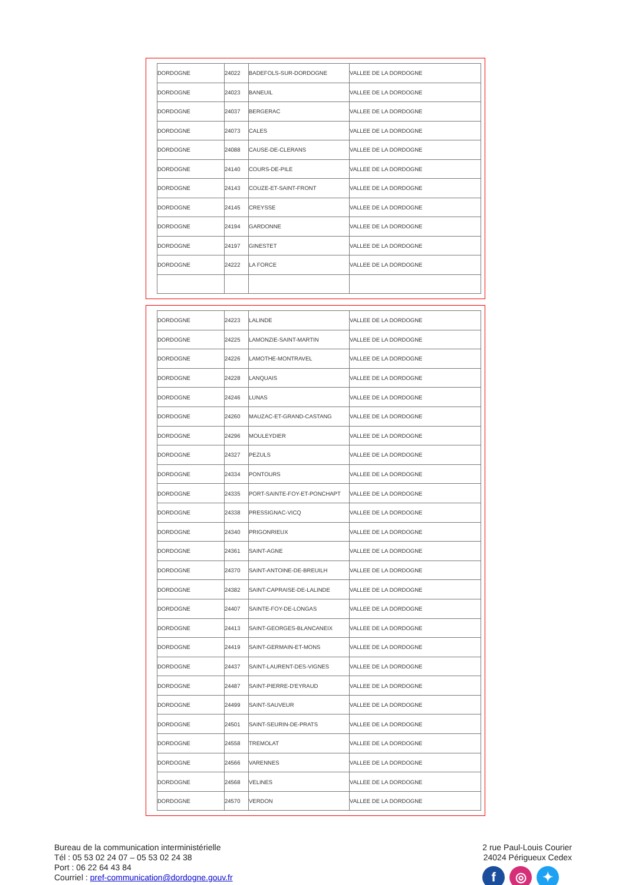| DORDOGNE | 24022 | BADEFOLS-SUR-DORDOGNE | VALLEE DE LA DORDOGNE |
| DORDOGNE | 24023 | BANEUIL | VALLEE DE LA DORDOGNE |
| DORDOGNE | 24037 | BERGERAC | VALLEE DE LA DORDOGNE |
| DORDOGNE | 24073 | CALES | VALLEE DE LA DORDOGNE |
| DORDOGNE | 24088 | CAUSE-DE-CLERANS | VALLEE DE LA DORDOGNE |
| DORDOGNE | 24140 | COURS-DE-PILE | VALLEE DE LA DORDOGNE |
| DORDOGNE | 24143 | COUZE-ET-SAINT-FRONT | VALLEE DE LA DORDOGNE |
| DORDOGNE | 24145 | CREYSSE | VALLEE DE LA DORDOGNE |
| DORDOGNE | 24194 | GARDONNE | VALLEE DE LA DORDOGNE |
| DORDOGNE | 24197 | GINESTET | VALLEE DE LA DORDOGNE |
| DORDOGNE | 24222 | LA FORCE | VALLEE DE LA DORDOGNE |
| DORDOGNE | 24223 | LALINDE | VALLEE DE LA DORDOGNE |
| DORDOGNE | 24225 | LAMONZIE-SAINT-MARTIN | VALLEE DE LA DORDOGNE |
| DORDOGNE | 24226 | LAMOTHE-MONTRAVEL | VALLEE DE LA DORDOGNE |
| DORDOGNE | 24228 | LANQUAIS | VALLEE DE LA DORDOGNE |
| DORDOGNE | 24246 | LUNAS | VALLEE DE LA DORDOGNE |
| DORDOGNE | 24260 | MAUZAC-ET-GRAND-CASTANG | VALLEE DE LA DORDOGNE |
| DORDOGNE | 24296 | MOULEYDIER | VALLEE DE LA DORDOGNE |
| DORDOGNE | 24327 | PEZULS | VALLEE DE LA DORDOGNE |
| DORDOGNE | 24334 | PONTOURS | VALLEE DE LA DORDOGNE |
| DORDOGNE | 24335 | PORT-SAINTE-FOY-ET-PONCHAPT | VALLEE DE LA DORDOGNE |
| DORDOGNE | 24338 | PRESSIGNAC-VICQ | VALLEE DE LA DORDOGNE |
| DORDOGNE | 24340 | PRIGONRIEUX | VALLEE DE LA DORDOGNE |
| DORDOGNE | 24361 | SAINT-AGNE | VALLEE DE LA DORDOGNE |
| DORDOGNE | 24370 | SAINT-ANTOINE-DE-BREUILH | VALLEE DE LA DORDOGNE |
| DORDOGNE | 24382 | SAINT-CAPRAISE-DE-LALINDE | VALLEE DE LA DORDOGNE |
| DORDOGNE | 24407 | SAINTE-FOY-DE-LONGAS | VALLEE DE LA DORDOGNE |
| DORDOGNE | 24413 | SAINT-GEORGES-BLANCANEIX | VALLEE DE LA DORDOGNE |
| DORDOGNE | 24419 | SAINT-GERMAIN-ET-MONS | VALLEE DE LA DORDOGNE |
| DORDOGNE | 24437 | SAINT-LAURENT-DES-VIGNES | VALLEE DE LA DORDOGNE |
| DORDOGNE | 24487 | SAINT-PIERRE-D'EYRAUD | VALLEE DE LA DORDOGNE |
| DORDOGNE | 24499 | SAINT-SAUVEUR | VALLEE DE LA DORDOGNE |
| DORDOGNE | 24501 | SAINT-SEURIN-DE-PRATS | VALLEE DE LA DORDOGNE |
| DORDOGNE | 24558 | TREMOLAT | VALLEE DE LA DORDOGNE |
| DORDOGNE | 24566 | VARENNES | VALLEE DE LA DORDOGNE |
| DORDOGNE | 24568 | VELINES | VALLEE DE LA DORDOGNE |
| DORDOGNE | 24570 | VERDON | VALLEE DE LA DORDOGNE |
Bureau de la communication interministérielle
Tél : 05 53 02 24 07 – 05 53 02 24 38
Port : 06 22 64 43 84
Courriel : pref-communication@dordogne.gouv.fr
2 rue Paul-Louis Courier
24024 Périgueux Cedex
f ◎ ✦